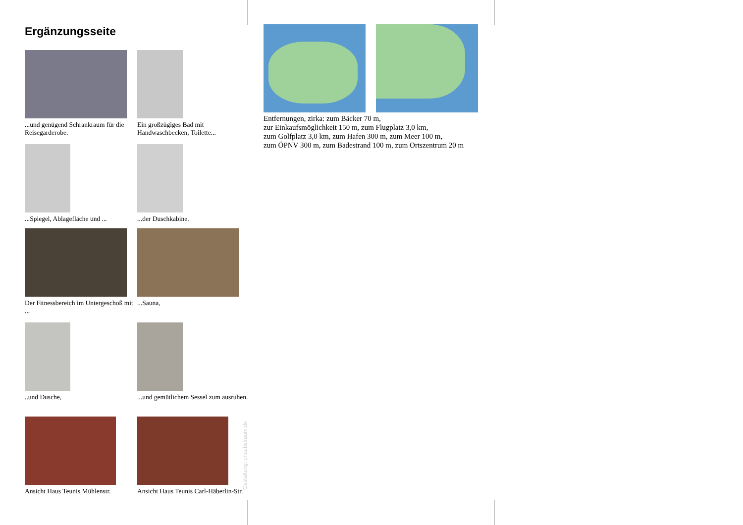Ergänzungsseite
...und genügend Schrankraum für die Reisegarderobe.
Ein großzügiges Bad mit Handwaschbecken, Toilette...
...Spiegel, Ablagefläche und ...
...der Duschkabine.
Der Fitnessbereich im Untergeschoß mit ...
...Sauna,
..und Dusche,
...und gemütlichem Sessel zum ausruhen.
Ansicht Haus Teunis Mühlenstr.
Ansicht Haus Teunis Carl-Häberlin-Str.
Gestaltung: urlaubstraum.de
Entfernungen, zirka: zum Bäcker 70 m,
zur Einkaufsmöglichkeit 150 m, zum Flugplatz 3,0 km,
zum Golfplatz 3,0 km, zum Hafen 300 m, zum Meer 100 m,
zum ÖPNV 300 m, zum Badestrand 100 m, zum Ortszentrum 20 m